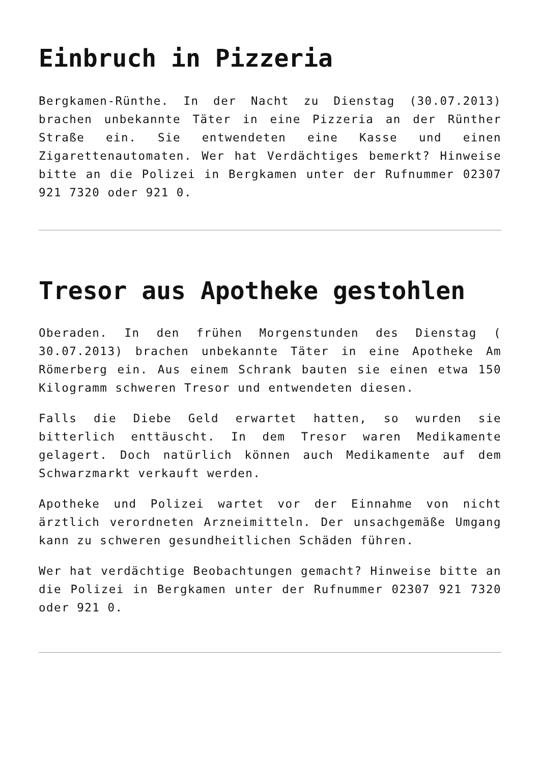Einbruch in Pizzeria
Bergkamen-Rünthe. In der Nacht zu Dienstag (30.07.2013) brachen unbekannte Täter in eine Pizzeria an der Rünther Straße ein. Sie entwendeten eine Kasse und einen Zigarettenautomaten. Wer hat Verdächtiges bemerkt? Hinweise bitte an die Polizei in Bergkamen unter der Rufnummer 02307 921 7320 oder 921 0.
Tresor aus Apotheke gestohlen
Oberaden. In den frühen Morgenstunden des Dienstag ( 30.07.2013) brachen unbekannte Täter in eine Apotheke Am Römerberg ein. Aus einem Schrank bauten sie einen etwa 150 Kilogramm schweren Tresor und entwendeten diesen.
Falls die Diebe Geld erwartet hatten, so wurden sie bitterlich enttäuscht. In dem Tresor waren Medikamente gelagert. Doch natürlich können auch Medikamente auf dem Schwarzmarkt verkauft werden.
Apotheke und Polizei wartet vor der Einnahme von nicht ärztlich verordneten Arzneimitteln. Der unsachgemäße Umgang kann zu schweren gesundheitlichen Schäden führen.
Wer hat verdächtige Beobachtungen gemacht? Hinweise bitte an die Polizei in Bergkamen unter der Rufnummer 02307 921 7320 oder 921 0.